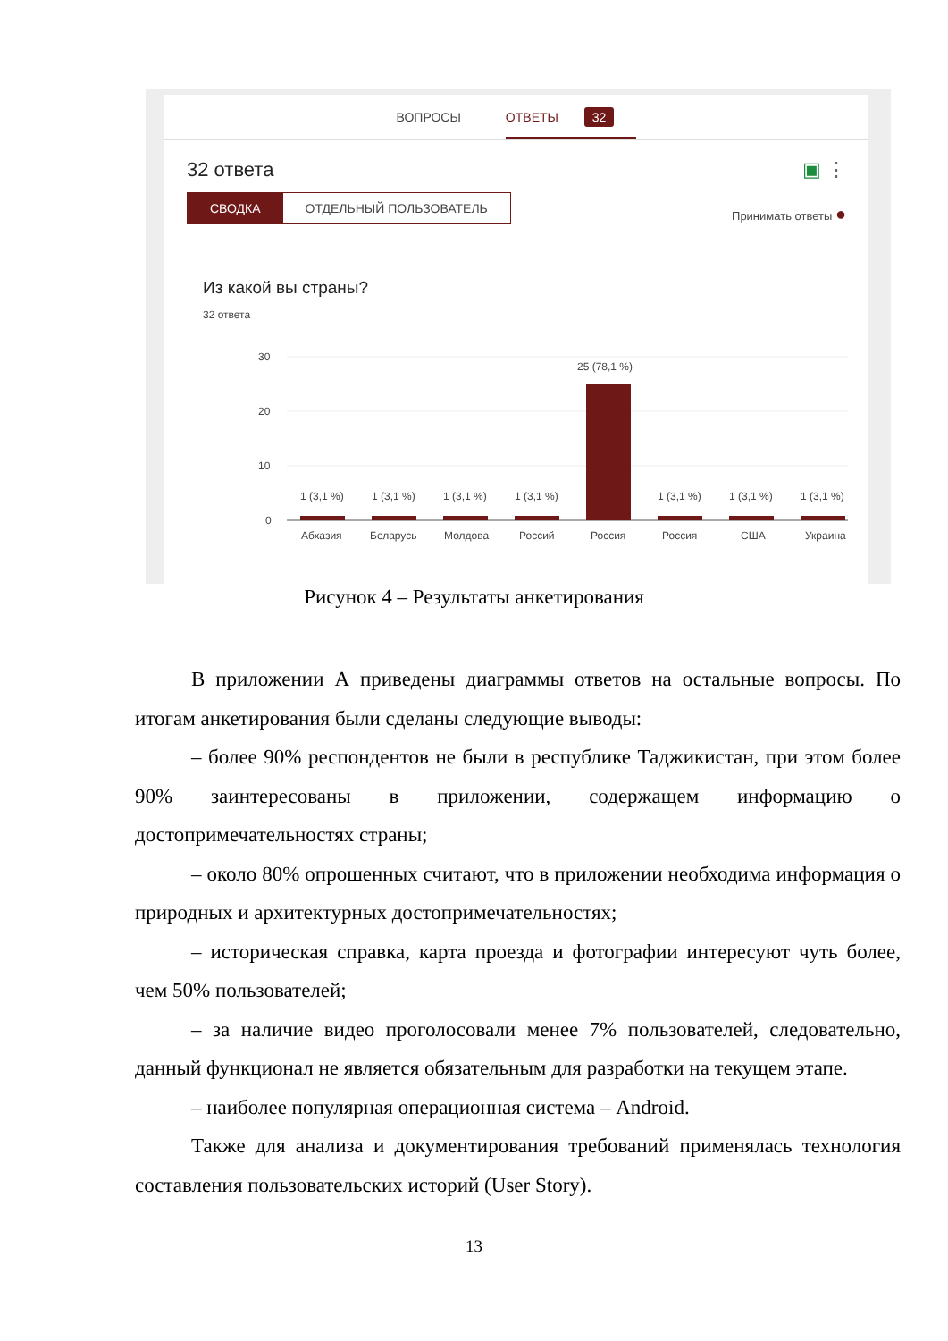ВОПРОСЫ ОТВЕТЫ 32
32 ответа ▣ ⋮
СВОДКА ОТДЕЛЬНЫЙ ПОЛЬЗОВАТЕЛЬ
Принимать ответы ●
Из какой вы страны?
32 ответа
30
20
10
0
1 (3,1 %)
1 (3,1 %)
1 (3,1 %)
1 (3,1 %)
25 (78,1 %)
1 (3,1 %)
1 (3,1 %)
1 (3,1 %)
Абхазия
Беларусь
Молдова
Россий
Россия
Россия
США
Украина
Рисунок 4 – Результаты анкетирования
В приложении А приведены диаграммы ответов на остальные вопросы. По итогам анкетирования были сделаны следующие выводы:
– более 90% респондентов не были в республике Таджикистан, при этом более 90% заинтересованы в приложении, содержащем информацию о достопримечательностях страны;
– около 80% опрошенных считают, что в приложении необходима информация о природных и архитектурных достопримечательностях;
– историческая справка, карта проезда и фотографии интересуют чуть более, чем 50% пользователей;
– за наличие видео проголосовали менее 7% пользователей, следовательно, данный функционал не является обязательным для разработки на текущем этапе.
– наиболее популярная операционная система – Android.
Также для анализа и документирования требований применялась технология составления пользовательских историй (User Story).
13